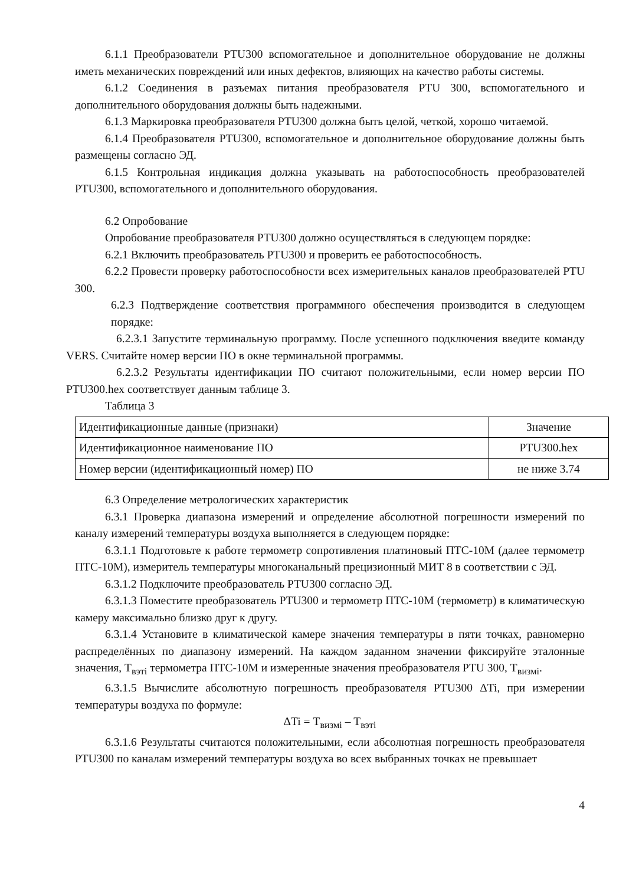6.1.1 Преобразователи PTU300 вспомогательное и дополнительное оборудование не должны иметь механических повреждений или иных дефектов, влияющих на качество работы системы.
6.1.2 Соединения в разъемах питания преобразователя PTU 300, вспомогательного и дополнительного оборудования должны быть надежными.
6.1.3 Маркировка преобразователя PTU300 должна быть целой, четкой, хорошо читаемой.
6.1.4 Преобразователя PTU300, вспомогательное и дополнительное оборудование должны быть размещены согласно ЭД.
6.1.5 Контрольная индикация должна указывать на работоспособность преобразователей PTU300, вспомогательного и дополнительного оборудования.
6.2 Опробование
Опробование преобразователя PTU300 должно осуществляться в следующем порядке:
6.2.1 Включить преобразователь PTU300 и проверить ее работоспособность.
6.2.2 Провести проверку работоспособности всех измерительных каналов преобразователей PTU 300.
6.2.3 Подтверждение соответствия программного обеспечения производится в следующем порядке:
6.2.3.1 Запустите терминальную программу. После успешного подключения введите команду VERS. Считайте номер версии ПО в окне терминальной программы.
6.2.3.2 Результаты идентификации ПО считают положительными, если номер версии ПО PTU300.hex соответствует данным таблице 3.
Таблица 3
| Идентификационные данные (признаки) | Значение |
| Идентификационное наименование ПО | PTU300.hex |
| Номер версии (идентификационный номер) ПО | не ниже 3.74 |
6.3 Определение метрологических характеристик
6.3.1 Проверка диапазона измерений и определение абсолютной погрешности измерений по каналу измерений температуры воздуха выполняется в следующем порядке:
6.3.1.1 Подготовьте к работе термометр сопротивления платиновый ПТС-10М (далее термометр ПТС-10М), измеритель температуры многоканальный прецизионный МИТ 8 в соответствии с ЭД.
6.3.1.2 Подключите преобразователь PTU300 согласно ЭД.
6.3.1.3 Поместите преобразователь PTU300 и термометр ПТС-10М (термометр) в климатическую камеру максимально близко друг к другу.
6.3.1.4 Установите в климатической камере значения температуры в пяти точках, равномерно распределённых по диапазону измерений. На каждом заданном значении фиксируйте эталонные значения, Т<sub>вэтi</sub> термометра ПТС-10М и измеренные значения преобразователя PTU 300, Т<sub>визмi</sub>.
6.3.1.5 Вычислите абсолютную погрешность преобразователя PTU300 ΔTi, при измерении температуры воздуха по формуле:
ΔTi = Т<sub>визмi</sub> – Т<sub>вэтi</sub>
6.3.1.6 Результаты считаются положительными, если абсолютная погрешность преобразователя PTU300 по каналам измерений температуры воздуха во всех выбранных точках не превышает
4